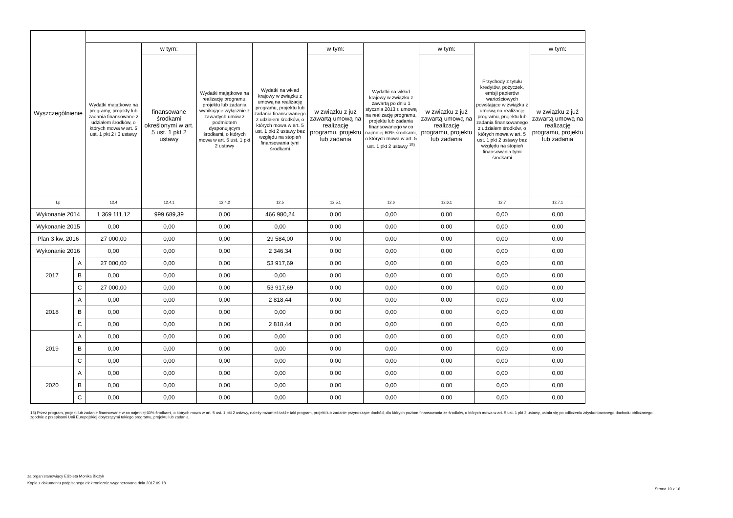| Wyszczególnienie | | | | | | | | | | |
| --- | --- | --- | --- | --- | --- | --- | --- | --- | --- | --- |
| | | Wydatki majątkowe na programy, projekty lub zadania finansowane z udziałem środków, o których mowa w art. 5 ust. 1 pkt 2 i 3 ustawy | w tym: | Wydatki majątkowe na realizację programu, projektu lub zadania wynikające wyłącznie z zawartych umów z podmiotem dysponującym środkami, o których mowa w art. 5 ust. 1 pkt 2 ustawy | Wydatki na wkład krajowy w związku z umową na realizację programu, projektu lub zadania finansowanego z udziałem środków, o których mowa w art. 5 ust. 1 pkt 2 ustawy bez względu na stopień finansowania tymi środkami | w tym: | Wydatki na wkład krajowy w związku z zawartą po dniu 1 stycznia 2013 r. umową na realizację programu, projektu lub zadania finansowanego w co najmniej 60% środkami, o których mowa w art. 5 ust. 1 pkt 2 ustawy <sup>15)</sup> | w tym: | Przychody z tytułu kredytów, pożyczek, emisji papierów wartościowych powstające w związku z umową na realizację programu, projektu lub zadania finansowanego z udziałem środków, o których mowa w art. 5 ust. 1 pkt 2 ustawy bez względu na stopień finansowania tymi środkami | w tym: |
| | | | finansowane środkami określonymi w art. 5 ust. 1 pkt 2 ustawy | | | w związku z już zawartą umową na realizację programu, projektu lub zadania | | w związku z już zawartą umową na realizację programu, projektu lub zadania | | w związku z już zawartą umową na realizację programu, projektu lub zadania |
| Lp | | 12.4 | 12.4.1 | 12.4.2 | 12.5 | 12.5.1 | 12.6 | 12.6.1 | 12.7 | 12.7.1 |
| Wykonanie 2014 | | 1 369 111,12 | 999 689,39 | 0,00 | 466 980,24 | 0,00 | 0,00 | 0,00 | 0,00 | 0,00 |
| Wykonanie 2015 | | 0,00 | 0,00 | 0,00 | 0,00 | 0,00 | 0,00 | 0,00 | 0,00 | 0,00 |
| Plan 3 kw. 2016 | | 27 000,00 | 0,00 | 0,00 | 29 584,00 | 0,00 | 0,00 | 0,00 | 0,00 | 0,00 |
| Wykonanie 2016 | | 0,00 | 0,00 | 0,00 | 2 346,34 | 0,00 | 0,00 | 0,00 | 0,00 | 0,00 |
| 2017 | A | 27 000,00 | 0,00 | 0,00 | 53 917,69 | 0,00 | 0,00 | 0,00 | 0,00 | 0,00 |
| | B | 0,00 | 0,00 | 0,00 | 0,00 | 0,00 | 0,00 | 0,00 | 0,00 | 0,00 |
| | C | 27 000,00 | 0,00 | 0,00 | 53 917,69 | 0,00 | 0,00 | 0,00 | 0,00 | 0,00 |
| 2018 | A | 0,00 | 0,00 | 0,00 | 2 818,44 | 0,00 | 0,00 | 0,00 | 0,00 | 0,00 |
| | B | 0,00 | 0,00 | 0,00 | 0,00 | 0,00 | 0,00 | 0,00 | 0,00 | 0,00 |
| | C | 0,00 | 0,00 | 0,00 | 2 818,44 | 0,00 | 0,00 | 0,00 | 0,00 | 0,00 |
| 2019 | A | 0,00 | 0,00 | 0,00 | 0,00 | 0,00 | 0,00 | 0,00 | 0,00 | 0,00 |
| | B | 0,00 | 0,00 | 0,00 | 0,00 | 0,00 | 0,00 | 0,00 | 0,00 | 0,00 |
| | C | 0,00 | 0,00 | 0,00 | 0,00 | 0,00 | 0,00 | 0,00 | 0,00 | 0,00 |
| 2020 | A | 0,00 | 0,00 | 0,00 | 0,00 | 0,00 | 0,00 | 0,00 | 0,00 | 0,00 |
| | B | 0,00 | 0,00 | 0,00 | 0,00 | 0,00 | 0,00 | 0,00 | 0,00 | 0,00 |
| | C | 0,00 | 0,00 | 0,00 | 0,00 | 0,00 | 0,00 | 0,00 | 0,00 | 0,00 |
15) Przez program, projekt lub zadanie finansowane w co najmniej 60% środkami, o których mowa w art. 5 ust. 1 pkt 2 ustawy, należy rozumieć także taki program, projekt lub zadanie przynoszące dochód, dla których poziom finansowania ze środków, o których mowa w art. 5 ust. 1 pkt 2 ustawy, ustala się po odliczeniu zdyskontowanego dochodu obliczanego zgodnie z przepisami Unii Europejskiej dotyczącymi takiego programu, projektu lub zadania.
za organ stanowiący Elżbieta Monika Biczyk
Kopia z dokumentu podpisanego elektronicznie wygenerowana dnia 2017.09.18
Strona 10 z 16